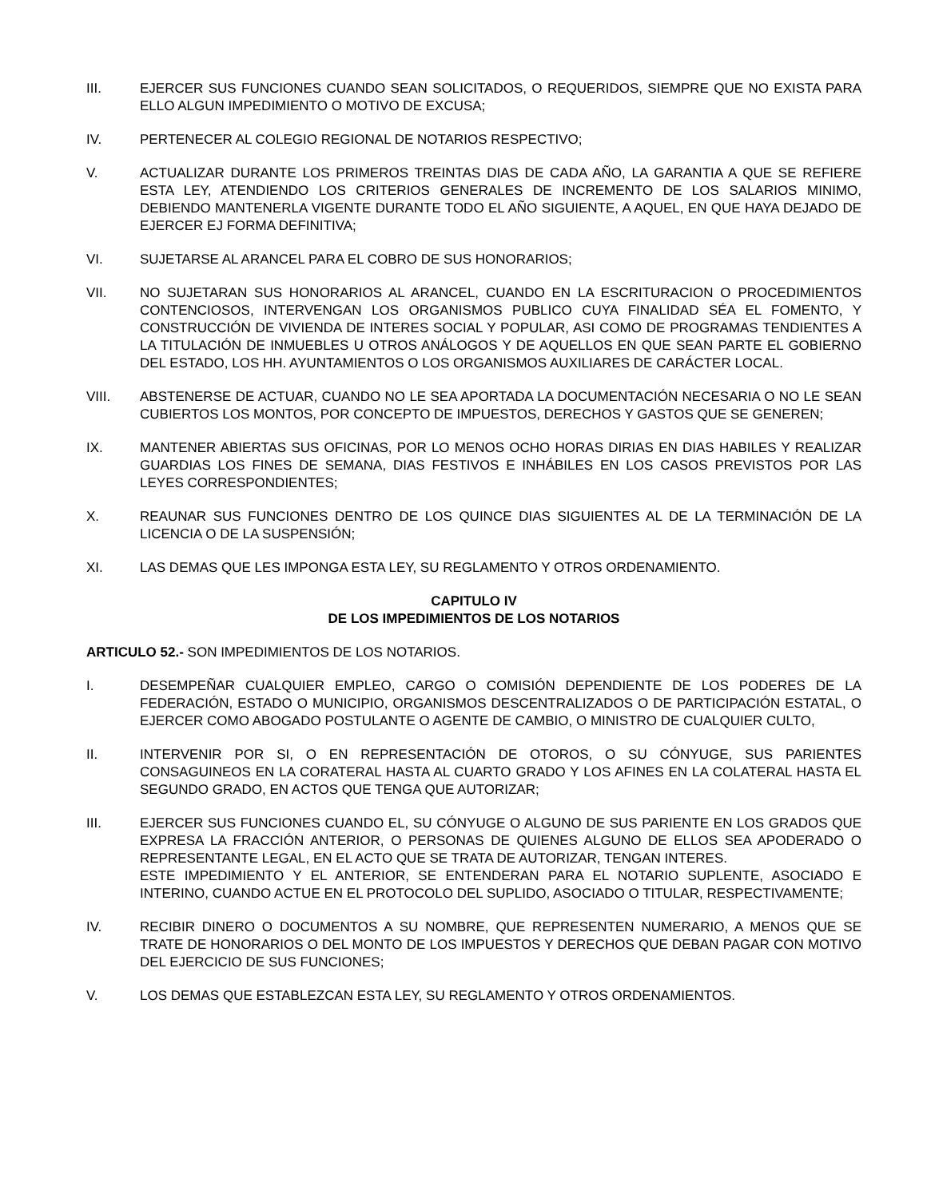III. EJERCER SUS FUNCIONES CUANDO SEAN SOLICITADOS, O REQUERIDOS, SIEMPRE QUE NO EXISTA PARA ELLO ALGUN IMPEDIMIENTO O MOTIVO DE EXCUSA;
IV. PERTENECER AL COLEGIO REGIONAL DE NOTARIOS RESPECTIVO;
V. ACTUALIZAR DURANTE LOS PRIMEROS TREINTAS DIAS DE CADA AÑO, LA GARANTIA A QUE SE REFIERE ESTA LEY, ATENDIENDO LOS CRITERIOS GENERALES DE INCREMENTO DE LOS SALARIOS MINIMO, DEBIENDO MANTENERLA VIGENTE DURANTE TODO EL AÑO SIGUIENTE, A AQUEL, EN QUE HAYA DEJADO DE EJERCER EJ FORMA DEFINITIVA;
VI. SUJETARSE AL ARANCEL PARA EL COBRO DE SUS HONORARIOS;
VII. NO SUJETARAN SUS HONORARIOS AL ARANCEL, CUANDO EN LA ESCRITURACION O PROCEDIMIENTOS CONTENCIOSOS, INTERVENGAN LOS ORGANISMOS PUBLICO CUYA FINALIDAD SÉA EL FOMENTO, Y CONSTRUCCIÓN DE VIVIENDA DE INTERES SOCIAL Y POPULAR, ASI COMO DE PROGRAMAS TENDIENTES A LA TITULACIÓN DE INMUEBLES U OTROS ANÁLOGOS Y DE AQUELLOS EN QUE SEAN PARTE EL GOBIERNO DEL ESTADO, LOS HH. AYUNTAMIENTOS O LOS ORGANISMOS AUXILIARES DE CARÁCTER LOCAL.
VIII. ABSTENERSE DE ACTUAR, CUANDO NO LE SEA APORTADA LA DOCUMENTACIÓN NECESARIA O NO LE SEAN CUBIERTOS LOS MONTOS, POR CONCEPTO DE IMPUESTOS, DERECHOS Y GASTOS QUE SE GENEREN;
IX. MANTENER ABIERTAS SUS OFICINAS, POR LO MENOS OCHO HORAS DIRIAS EN DIAS HABILES Y REALIZAR GUARDIAS LOS FINES DE SEMANA, DIAS FESTIVOS E INHÁBILES EN LOS CASOS PREVISTOS POR LAS LEYES CORRESPONDIENTES;
X. REAUNAR SUS FUNCIONES DENTRO DE LOS QUINCE DIAS SIGUIENTES AL DE LA TERMINACIÓN DE LA LICENCIA O DE LA SUSPENSIÓN;
XI. LAS DEMAS QUE LES IMPONGA ESTA LEY, SU REGLAMENTO Y OTROS ORDENAMIENTO.
CAPITULO IV
DE LOS IMPEDIMIENTOS DE LOS NOTARIOS
ARTICULO 52.- SON IMPEDIMIENTOS DE LOS NOTARIOS.
I. DESEMPEÑAR CUALQUIER EMPLEO, CARGO O COMISIÓN DEPENDIENTE DE LOS PODERES DE LA FEDERACIÓN, ESTADO O MUNICIPIO, ORGANISMOS DESCENTRALIZADOS O DE PARTICIPACIÓN ESTATAL, O EJERCER COMO ABOGADO POSTULANTE O AGENTE DE CAMBIO, O MINISTRO DE CUALQUIER CULTO,
II. INTERVENIR POR SI, O EN REPRESENTACIÓN DE OTOROS, O SU CÓNYUGE, SUS PARIENTES CONSAGUINEOS EN LA CORATERAL HASTA AL CUARTO GRADO Y LOS AFINES EN LA COLATERAL HASTA EL SEGUNDO GRADO, EN ACTOS QUE TENGA QUE AUTORIZAR;
III. EJERCER SUS FUNCIONES CUANDO EL, SU CÓNYUGE O ALGUNO DE SUS PARIENTE EN LOS GRADOS QUE EXPRESA LA FRACCIÓN ANTERIOR, O PERSONAS DE QUIENES ALGUNO DE ELLOS SEA APODERADO O REPRESENTANTE LEGAL, EN EL ACTO QUE SE TRATA DE AUTORIZAR, TENGAN INTERES.
ESTE IMPEDIMIENTO Y EL ANTERIOR, SE ENTENDERAN PARA EL NOTARIO SUPLENTE, ASOCIADO E INTERINO, CUANDO ACTUE EN EL PROTOCOLO DEL SUPLIDO, ASOCIADO O TITULAR, RESPECTIVAMENTE;
IV. RECIBIR DINERO O DOCUMENTOS A SU NOMBRE, QUE REPRESENTEN NUMERARIO, A MENOS QUE SE TRATE DE HONORARIOS O DEL MONTO DE LOS IMPUESTOS Y DERECHOS QUE DEBAN PAGAR CON MOTIVO DEL EJERCICIO DE SUS FUNCIONES;
V. LOS DEMAS QUE ESTABLEZCAN ESTA LEY, SU REGLAMENTO Y OTROS ORDENAMIENTOS.